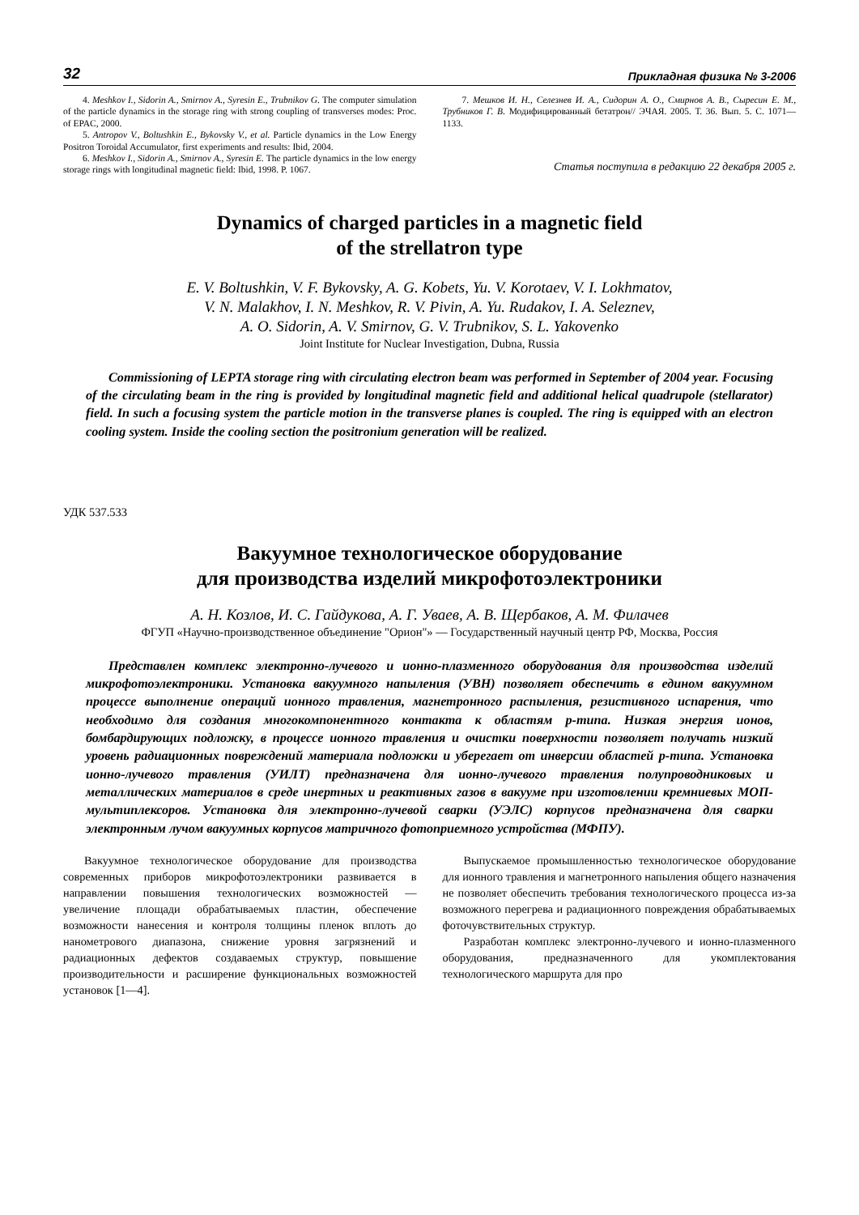32 Прикладная физика № 3-2006
4. Meshkov I., Sidorin A., Smirnov A., Syresin E., Trubnikov G. The computer simulation of the particle dynamics in the storage ring with strong coupling of transverses modes: Proc. of EPAC, 2000.
5. Antropov V., Boltushkin E., Bykovsky V., et al. Particle dynamics in the Low Energy Positron Toroidal Accumulator, first experiments and results: Ibid, 2004.
6. Meshkov I., Sidorin A., Smirnov A., Syresin E. The particle dynamics in the low energy storage rings with longitudinal magnetic field: Ibid, 1998. P. 1067.
7. Мешков И. Н., Селезнев И. А., Сидорин А. О., Смирнов А. В., Сыресин Е. М., Трубников Г. В. Модифицированный бетатрон// ЭЧАЯ. 2005. Т. 36. Вып. 5. С. 1071—1133.
Статья поступила в редакцию 22 декабря 2005 г.
Dynamics of charged particles in a magnetic field
of the strellatron type
E. V. Boltushkin, V. F. Bykovsky, A. G. Kobets, Yu. V. Korotaev, V. I. Lokhmatov,
V. N. Malakhov, I. N. Meshkov, R. V. Pivin, A. Yu. Rudakov, I. A. Seleznev,
A. O. Sidorin, A. V. Smirnov, G. V. Trubnikov, S. L. Yakovenko
Joint Institute for Nuclear Investigation, Dubna, Russia
Commissioning of LEPTA storage ring with circulating electron beam was performed in September of 2004 year. Focusing of the circulating beam in the ring is provided by longitudinal magnetic field and additional helical quadrupole (stellarator) field. In such a focusing system the particle motion in the transverse planes is coupled. The ring is equipped with an electron cooling system. Inside the cooling section the positronium generation will be realized.
УДК 537.533
Вакуумное технологическое оборудование
для производства изделий микрофотоэлектроники
А. Н. Козлов, И. С. Гайдукова, А. Г. Уваев, А. В. Щербаков, А. М. Филачев
ФГУП «Научно-производственное объединение "Орион"» — Государственный научный центр РФ, Москва, Россия
Представлен комплекс электронно-лучевого и ионно-плазменного оборудования для производства изделий микрофотоэлектроники. Установка вакуумного напыления (УВН) позволяет обеспечить в едином вакуумном процессе выполнение операций ионного травления, магнетронного распыления, резистивного испарения, что необходимо для создания многокомпонентного контакта к областям p-типа. Низкая энергия ионов, бомбардирующих подложку, в процессе ионного травления и очистки поверхности позволяет получать низкий уровень радиационных повреждений материала подложки и уберегает от инверсии областей p-типа. Установка ионно-лучевого травления (УИЛТ) предназначена для ионно-лучевого травления полупроводниковых и металлических материалов в среде инертных и реактивных газов в вакууме при изготовлении кремниевых МОП-мультиплексоров. Установка для электронно-лучевой сварки (УЭЛС) корпусов предназначена для сварки электронным лучом вакуумных корпусов матричного фотоприемного устройства (МФПУ).
Вакуумное технологическое оборудование для производства современных приборов микрофотоэлектроники развивается в направлении повышения технологических возможностей — увеличение площади обрабатываемых пластин, обеспечение возможности нанесения и контроля толщины пленок вплоть до нанометрового диапазона, снижение уровня загрязнений и радиационных дефектов создаваемых структур, повышение производительности и расширение функциональных возможностей установок [1—4].
Выпускаемое промышленностью технологическое оборудование для ионного травления и магнетронного напыления общего назначения не позволяет обеспечить требования технологического процесса из-за возможного перегрева и радиационного повреждения обрабатываемых фоточувствительных структур.
Разработан комплекс электронно-лучевого и ионно-плазменного оборудования, предназначенного для укомплектования технологического маршрута для про